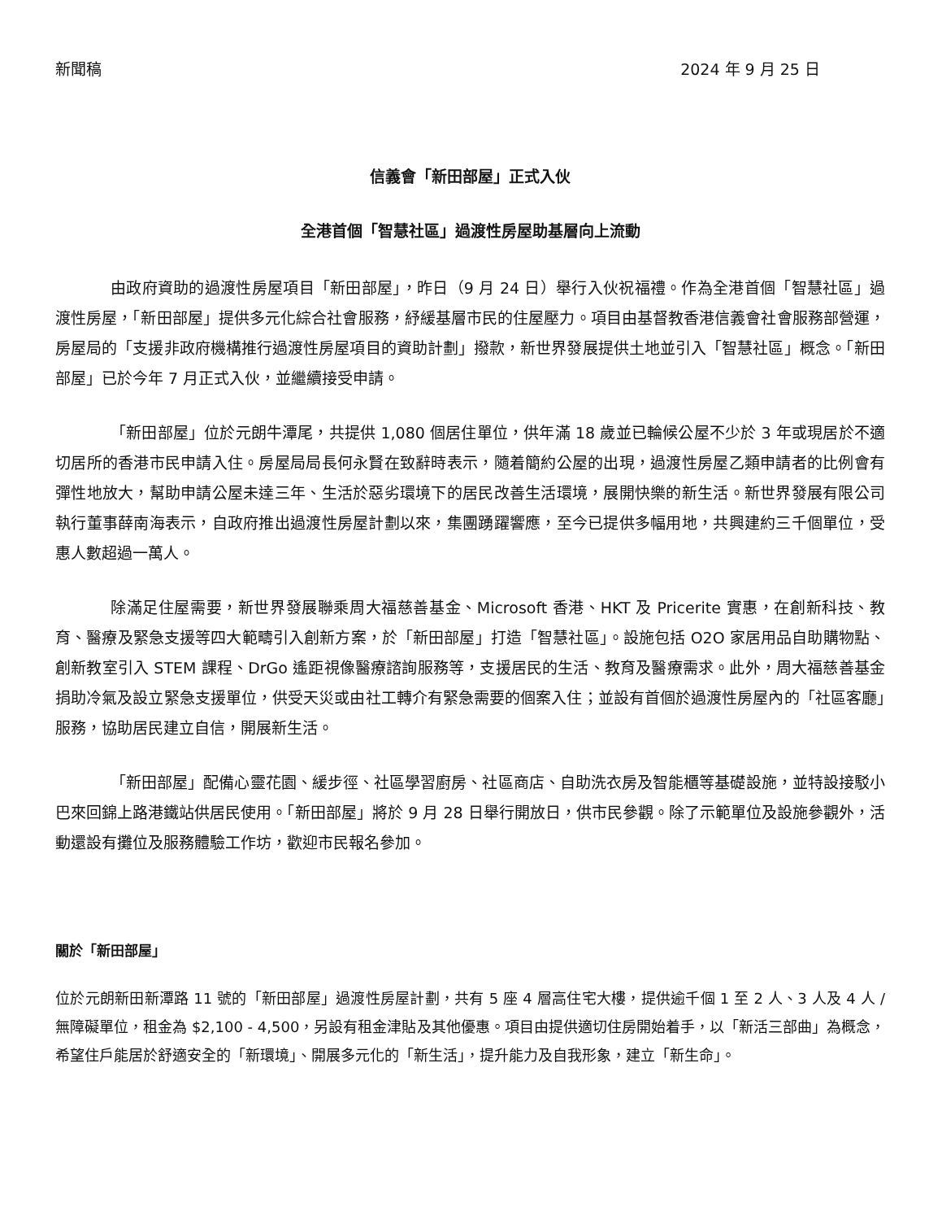新聞稿 2024 年 9 月 25 日
信義會「新田部屋」正式入伙
全港首個「智慧社區」過渡性房屋助基層向上流動
由政府資助的過渡性房屋項目「新田部屋」，昨日（9 月 24 日）舉行入伙祝福禮。作為全港首個「智慧社區」過渡性房屋，「新田部屋」提供多元化綜合社會服務，紓緩基層市民的住屋壓力。項目由基督教香港信義會社會服務部營運，房屋局的「支援非政府機構推行過渡性房屋項目的資助計劃」撥款，新世界發展提供土地並引入「智慧社區」概念。「新田部屋」已於今年 7 月正式入伙，並繼續接受申請。
「新田部屋」位於元朗牛潭尾，共提供 1,080 個居住單位，供年滿 18 歲並已輪候公屋不少於 3 年或現居於不適切居所的香港市民申請入住。房屋局局長何永賢在致辭時表示，隨着簡約公屋的出現，過渡性房屋乙類申請者的比例會有彈性地放大，幫助申請公屋未達三年、生活於惡劣環境下的居民改善生活環境，展開快樂的新生活。新世界發展有限公司執行董事薛南海表示，自政府推出過渡性房屋計劃以來，集團踴躍響應，至今已提供多幅用地，共興建約三千個單位，受惠人數超過一萬人。
除滿足住屋需要，新世界發展聯乘周大福慈善基金、Microsoft 香港、HKT 及 Pricerite 實惠，在創新科技、教育、醫療及緊急支援等四大範疇引入創新方案，於「新田部屋」打造「智慧社區」。設施包括 O2O 家居用品自助購物點、創新教室引入 STEM 課程、DrGo 遙距視像醫療諮詢服務等，支援居民的生活、教育及醫療需求。此外，周大福慈善基金捐助冷氣及設立緊急支援單位，供受天災或由社工轉介有緊急需要的個案入住；並設有首個於過渡性房屋內的「社區客廳」服務，協助居民建立自信，開展新生活。
「新田部屋」配備心靈花園、緩步徑、社區學習廚房、社區商店、自助洗衣房及智能櫃等基礎設施，並特設接駁小巴來回錦上路港鐵站供居民使用。「新田部屋」將於 9 月 28 日舉行開放日，供市民參觀。除了示範單位及設施參觀外，活動還設有攤位及服務體驗工作坊，歡迎市民報名參加。
關於「新田部屋」
位於元朗新田新潭路 11 號的「新田部屋」過渡性房屋計劃，共有 5 座 4 層高住宅大樓，提供逾千個 1 至 2 人、3 人及 4 人 / 無障礙單位，租金為 $2,100 - 4,500，另設有租金津貼及其他優惠。項目由提供適切住房開始着手，以「新活三部曲」為概念，希望住戶能居於舒適安全的「新環境」、開展多元化的「新生活」，提升能力及自我形象，建立「新生命」。